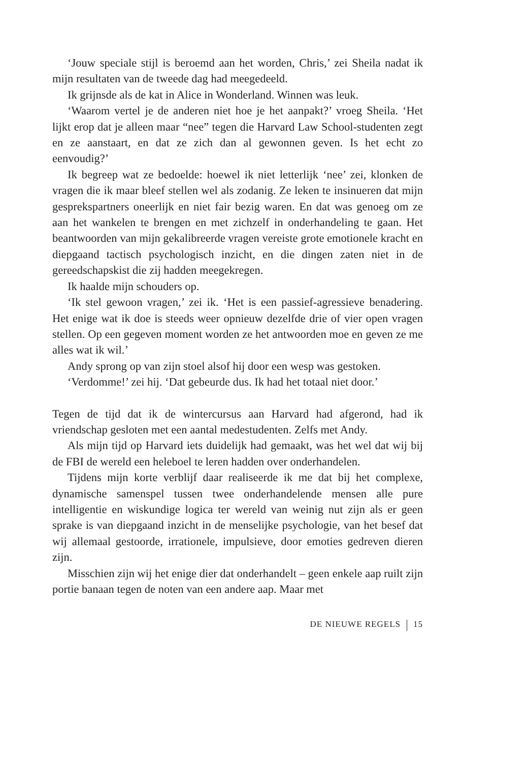‘Jouw speciale stijl is beroemd aan het worden, Chris,’ zei Sheila nadat ik mijn resultaten van de tweede dag had meegedeeld.
Ik grijnsde als de kat in Alice in Wonderland. Winnen was leuk.
‘Waarom vertel je de anderen niet hoe je het aanpakt?’ vroeg Sheila. ‘Het lijkt erop dat je alleen maar “nee” tegen die Harvard Law School-studenten zegt en ze aanstaart, en dat ze zich dan al gewonnen geven. Is het echt zo eenvoudig?’
Ik begreep wat ze bedoelde: hoewel ik niet letterlijk ‘nee’ zei, klonken de vragen die ik maar bleef stellen wel als zodanig. Ze leken te insinueren dat mijn gesprekspartners oneerlijk en niet fair bezig waren. En dat was genoeg om ze aan het wankelen te brengen en met zichzelf in onderhandeling te gaan. Het beantwoorden van mijn gekalibreerde vragen vereiste grote emotionele kracht en diepgaand tactisch psychologisch inzicht, en die dingen zaten niet in de gereedschapskist die zij hadden meegekregen.
Ik haalde mijn schouders op.
‘Ik stel gewoon vragen,’ zei ik. ‘Het is een passief-agressieve benadering. Het enige wat ik doe is steeds weer opnieuw dezelfde drie of vier open vragen stellen. Op een gegeven moment worden ze het antwoorden moe en geven ze me alles wat ik wil.’
Andy sprong op van zijn stoel alsof hij door een wesp was gestoken.
‘Verdomme!’ zei hij. ‘Dat gebeurde dus. Ik had het totaal niet door.’
Tegen de tijd dat ik de wintercursus aan Harvard had afgerond, had ik vriendschap gesloten met een aantal medestudenten. Zelfs met Andy.
Als mijn tijd op Harvard iets duidelijk had gemaakt, was het wel dat wij bij de FBI de wereld een heleboel te leren hadden over onderhandelen.
Tijdens mijn korte verblijf daar realiseerde ik me dat bij het complexe, dynamische samenspel tussen twee onderhandelende mensen alle pure intelligentie en wiskundige logica ter wereld van weinig nut zijn als er geen sprake is van diepgaand inzicht in de menselijke psychologie, van het besef dat wij allemaal gestoorde, irrationele, impulsieve, door emoties gedreven dieren zijn.
Misschien zijn wij het enige dier dat onderhandelt – geen enkele aap ruilt zijn portie banaan tegen de noten van een andere aap. Maar met
DE NIEUWE REGELS 15